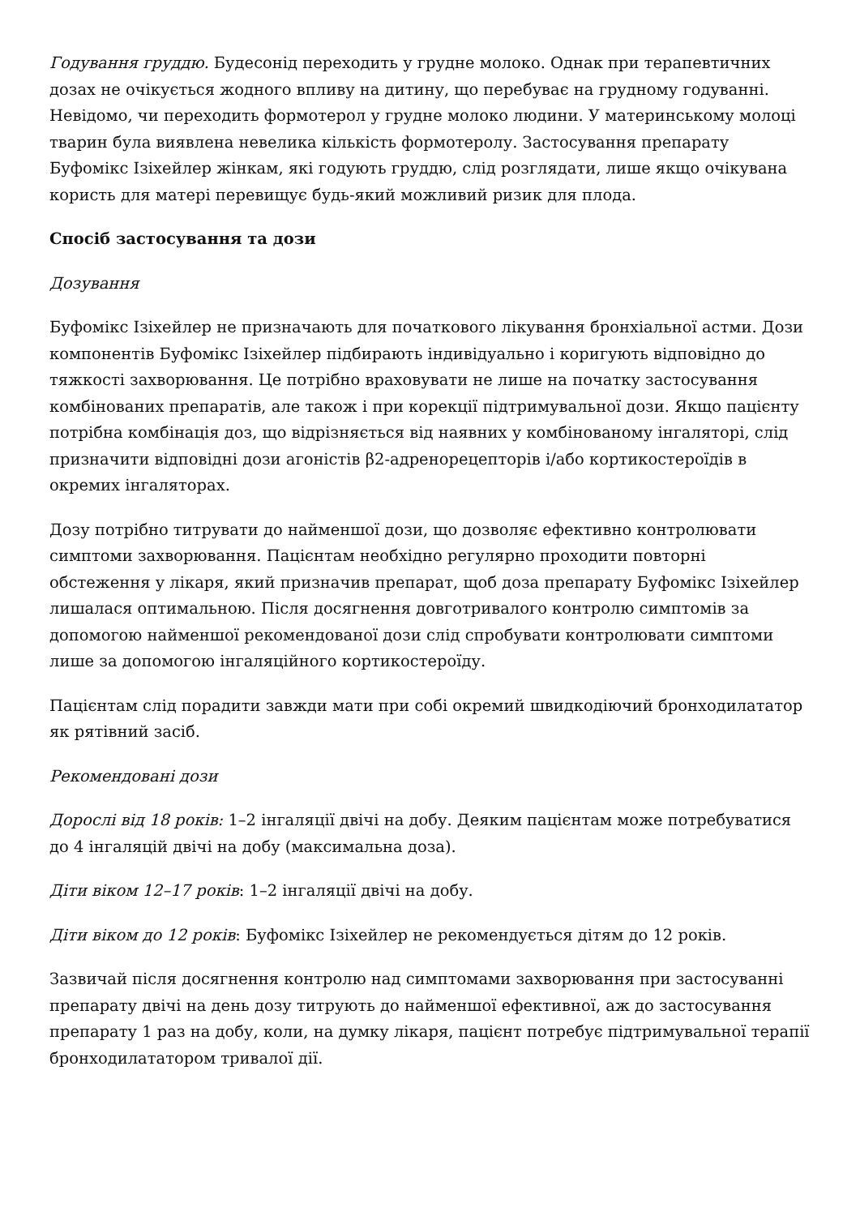Годування груддю. Будесонід переходить у грудне молоко. Однак при терапевтичних дозах не очікується жодного впливу на дитину, що перебуває на грудному годуванні. Невідомо, чи переходить формотерол у грудне молоко людини. У материнському молоці тварин була виявлена невелика кількість формотеролу. Застосування препарату Буфомікс Ізіхейлер жінкам, які годують груддю, слід розглядати, лише якщо очікувана користь для матері перевищує будь-який можливий ризик для плода.
Спосіб застосування та дози
Дозування
Буфомікс Ізіхейлер не призначають для початкового лікування бронхіальної астми. Дози компонентів Буфомікс Ізіхейлер підбирають індивідуально і коригують відповідно до тяжкості захворювання. Це потрібно враховувати не лише на початку застосування комбінованих препаратів, але також і при корекції підтримувальної дози. Якщо пацієнту потрібна комбінація доз, що відрізняється від наявних у комбінованому інгаляторі, слід призначити відповідні дози агоністів β2-адренорецепторів і/або кортикостероїдів в окремих інгаляторах.
Дозу потрібно титрувати до найменшої дози, що дозволяє ефективно контролювати симптоми захворювання. Пацієнтам необхідно регулярно проходити повторні обстеження у лікаря, який призначив препарат, щоб доза препарату Буфомікс Ізіхейлер лишалася оптимальною. Після досягнення довготривалого контролю симптомів за допомогою найменшої рекомендованої дози слід спробувати контролювати симптоми лише за допомогою інгаляційного кортикостероїду.
Пацієнтам слід порадити завжди мати при собі окремий швидкодіючий бронходилататор як рятівний засіб.
Рекомендовані дози
Дорослі від 18 років: 1–2 інгаляції двічі на добу. Деяким пацієнтам може потребуватися до 4 інгаляцій двічі на добу (максимальна доза).
Діти віком 12–17 років: 1–2 інгаляції двічі на добу.
Діти віком до 12 років: Буфомікс Ізіхейлер не рекомендується дітям до 12 років.
Зазвичай після досягнення контролю над симптомами захворювання при застосуванні препарату двічі на день дозу титрують до найменшої ефективної, аж до застосування препарату 1 раз на добу, коли, на думку лікаря, пацієнт потребує підтримувальної терапії бронходилататором тривалої дії.